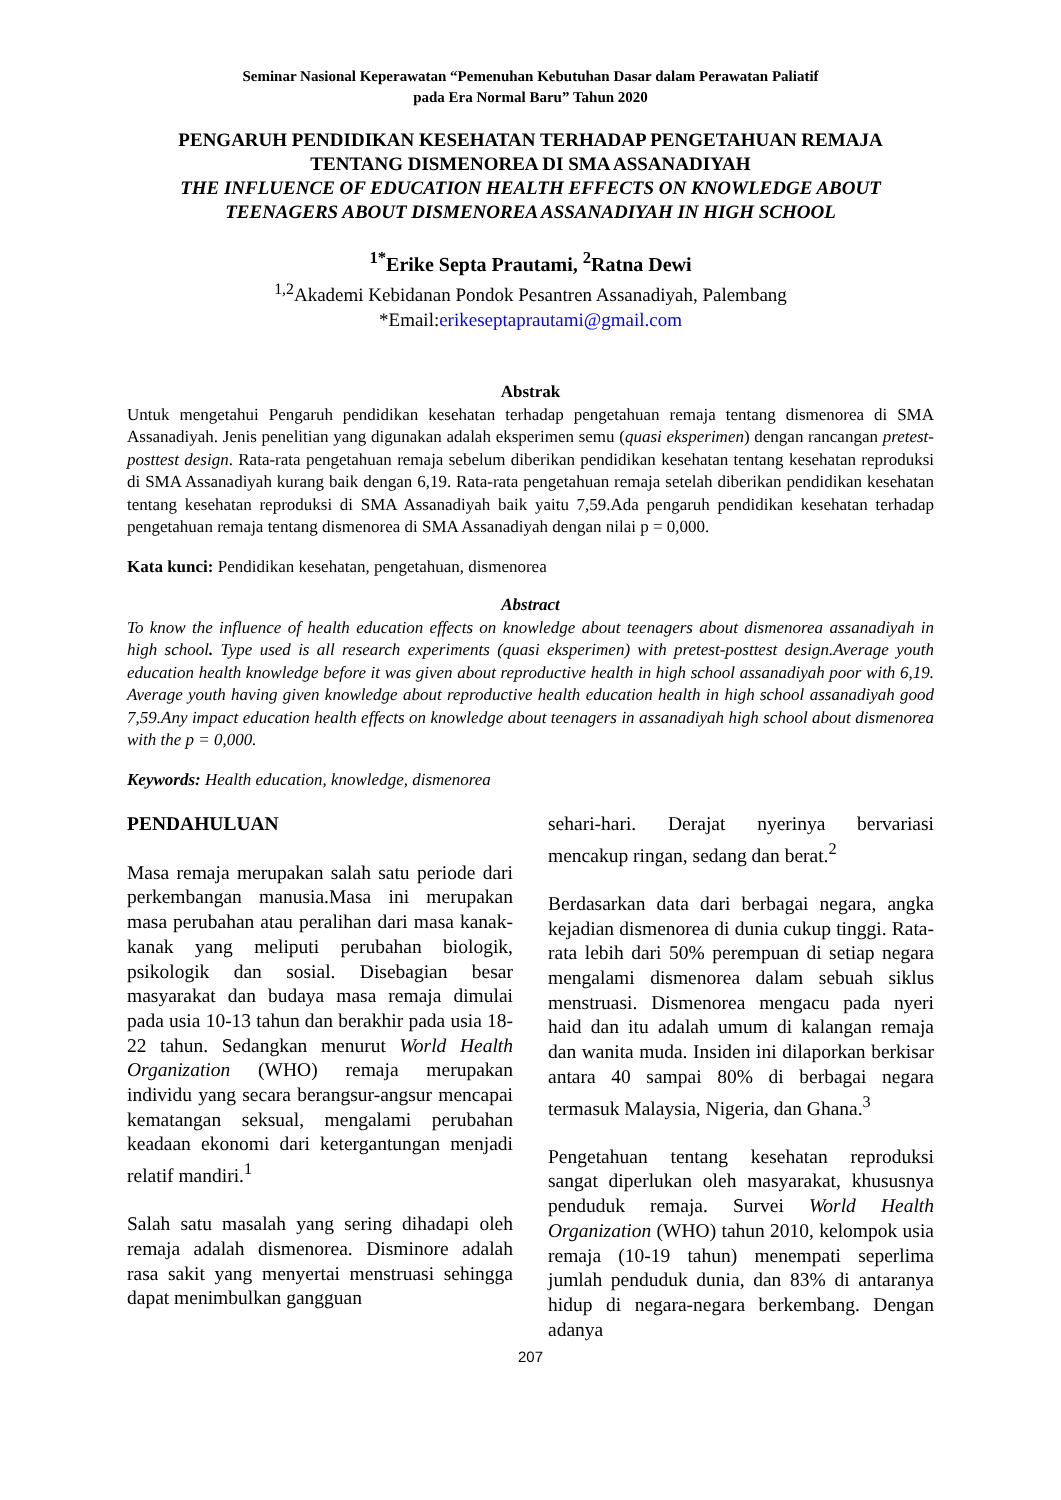Seminar Nasional Keperawatan “Pemenuhan Kebutuhan Dasar dalam Perawatan Paliatif
pada Era Normal Baru” Tahun 2020
PENGARUH PENDIDIKAN KESEHATAN TERHADAP PENGETAHUAN REMAJA
TENTANG DISMENOREA DI SMA ASSANADIYAH
THE INFLUENCE OF EDUCATION HEALTH EFFECTS ON KNOWLEDGE ABOUT
TEENAGERS ABOUT DISMENOREA ASSANADIYAH IN HIGH SCHOOL
<sup>1*</sup>Erike Septa Prautami, <sup>2</sup>Ratna Dewi
<sup>1,2</sup>Akademi Kebidanan Pondok Pesantren Assanadiyah, Palembang
*Email:erikeseptaprautami@gmail.com
Abstrak
Untuk mengetahui Pengaruh pendidikan kesehatan terhadap pengetahuan remaja tentang dismenorea di SMA Assanadiyah. Jenis penelitian yang digunakan adalah eksperimen semu (quasi eksperimen) dengan rancangan pretest-posttest design. Rata-rata pengetahuan remaja sebelum diberikan pendidikan kesehatan tentang kesehatan reproduksi di SMA Assanadiyah kurang baik dengan 6,19. Rata-rata pengetahuan remaja setelah diberikan pendidikan kesehatan tentang kesehatan reproduksi di SMA Assanadiyah baik yaitu 7,59.Ada pengaruh pendidikan kesehatan terhadap pengetahuan remaja tentang dismenorea di SMA Assanadiyah dengan nilai p = 0,000.
Kata kunci: Pendidikan kesehatan, pengetahuan, dismenorea
Abstract
To know the influence of health education effects on knowledge about teenagers about dismenorea assanadiyah in high school. Type used is all research experiments (quasi eksperimen) with pretest-posttest design.Average youth education health knowledge before it was given about reproductive health in high school assanadiyah poor with 6,19. Average youth having given knowledge about reproductive health education health in high school assanadiyah good 7,59.Any impact education health effects on knowledge about teenagers in assanadiyah high school about dismenorea with the p = 0,000.
Keywords: Health education, knowledge, dismenorea
PENDAHULUAN
Masa remaja merupakan salah satu periode dari perkembangan manusia.Masa ini merupakan masa perubahan atau peralihan dari masa kanak-kanak yang meliputi perubahan biologik, psikologik dan sosial. Disebagian besar masyarakat dan budaya masa remaja dimulai pada usia 10-13 tahun dan berakhir pada usia 18-22 tahun. Sedangkan menurut World Health Organization (WHO) remaja merupakan individu yang secara berangsur-angsur mencapai kematangan seksual, mengalami perubahan keadaan ekonomi dari ketergantungan menjadi relatif mandiri.<sup>1</sup>
Salah satu masalah yang sering dihadapi oleh remaja adalah dismenorea. Disminore adalah rasa sakit yang menyertai menstruasi sehingga dapat menimbulkan gangguan
sehari-hari. Derajat nyerinya bervariasi mencakup ringan, sedang dan berat.<sup>2</sup>
Berdasarkan data dari berbagai negara, angka kejadian dismenorea di dunia cukup tinggi. Rata-rata lebih dari 50% perempuan di setiap negara mengalami dismenorea dalam sebuah siklus menstruasi. Dismenorea mengacu pada nyeri haid dan itu adalah umum di kalangan remaja dan wanita muda. Insiden ini dilaporkan berkisar antara 40 sampai 80% di berbagai negara termasuk Malaysia, Nigeria, dan Ghana.<sup>3</sup>
Pengetahuan tentang kesehatan reproduksi sangat diperlukan oleh masyarakat, khususnya penduduk remaja. Survei World Health Organization (WHO) tahun 2010, kelompok usia remaja (10-19 tahun) menempati seperlima jumlah penduduk dunia, dan 83% di antaranya hidup di negara-negara berkembang. Dengan adanya
207